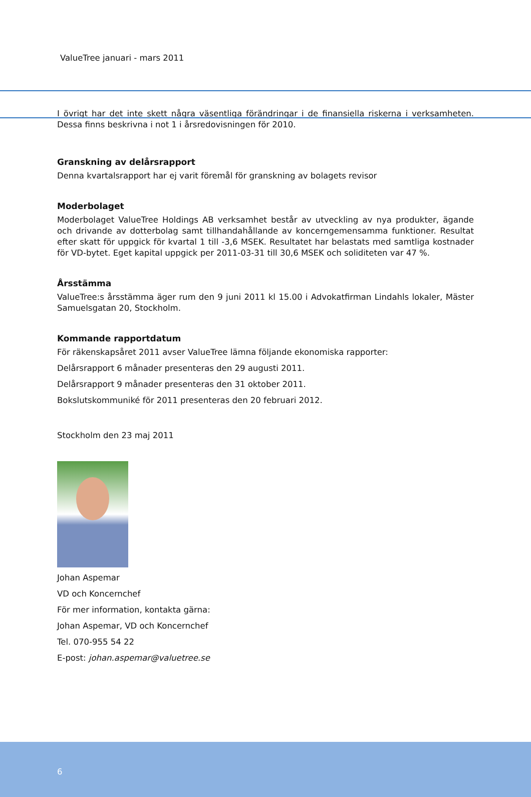ValueTree januari - mars 2011
I övrigt har det inte skett några väsentliga förändringar i de finansiella riskerna i verksamheten. Dessa finns beskrivna i not 1 i årsredovisningen för 2010.
Granskning av delårsrapport
Denna kvartalsrapport har ej varit föremål för granskning av bolagets revisor
Moderbolaget
Moderbolaget ValueTree Holdings AB verksamhet består av utveckling av nya produkter, ägande och drivande av dotterbolag samt tillhandahållande av koncerngemensamma funktioner. Resultat efter skatt för uppgick för kvartal 1 till -3,6 MSEK. Resultatet har belastats med samtliga kostnader för VD-bytet. Eget kapital uppgick per 2011-03-31 till 30,6 MSEK och soliditeten var 47 %.
Årsstämma
ValueTree:s årsstämma äger rum den 9 juni 2011 kl 15.00 i Advokatfirman Lindahls lokaler, Mäster Samuelsgatan 20, Stockholm.
Kommande rapportdatum
För räkenskapsåret 2011 avser ValueTree lämna följande ekonomiska rapporter:
Delårsrapport 6 månader presenteras den 29 augusti 2011.
Delårsrapport 9 månader presenteras den 31 oktober 2011.
Bokslutskommuniké för 2011 presenteras den 20 februari 2012.
Stockholm den 23 maj 2011
Johan Aspemar
VD och Koncernchef
För mer information, kontakta gärna:
Johan Aspemar, VD och Koncernchef
Tel. 070-955 54 22
E-post: johan.aspemar@valuetree.se
6